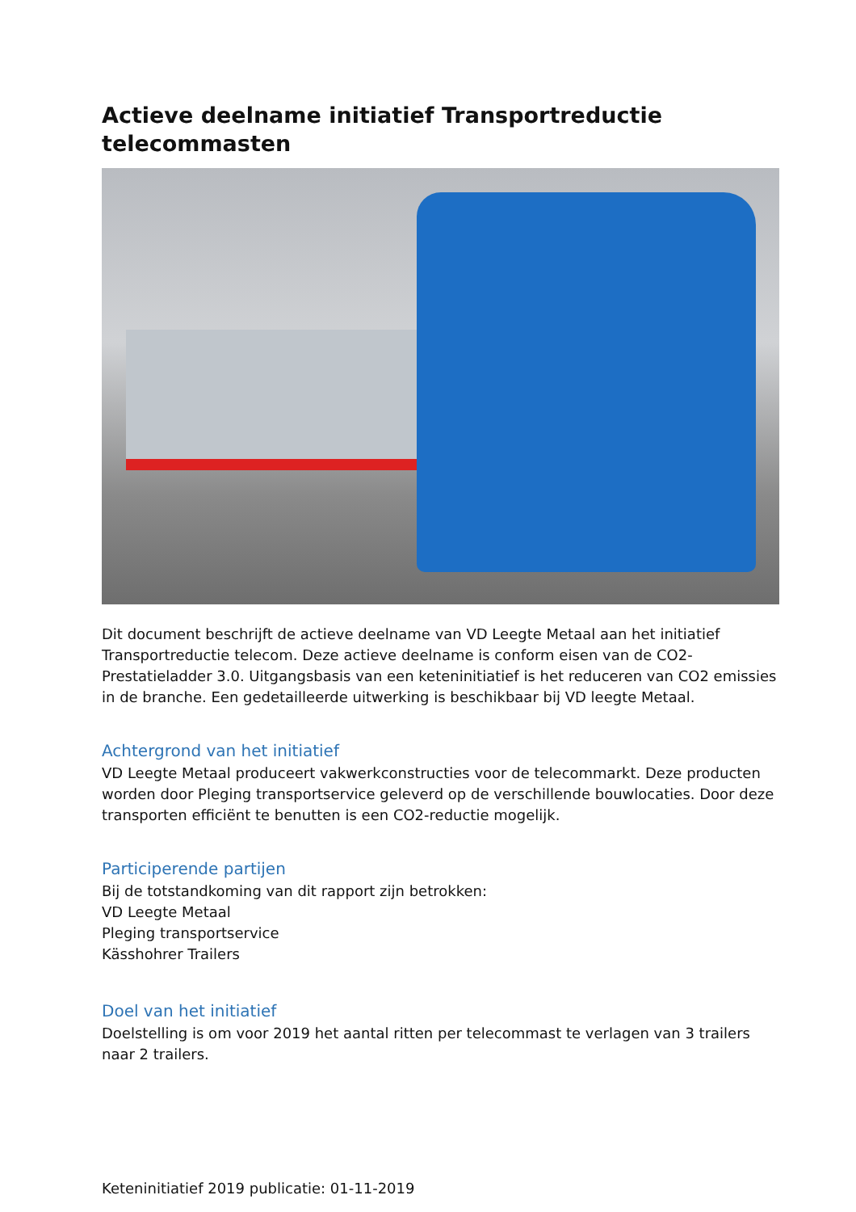Actieve deelname initiatief Transportreductie telecommasten
Dit document beschrijft de actieve deelname van VD Leegte Metaal aan het initiatief Transportreductie telecom. Deze actieve deelname is conform eisen van de CO2-Prestatieladder 3.0. Uitgangsbasis van een keteninitiatief is het reduceren van CO2 emissies in de branche. Een gedetailleerde uitwerking is beschikbaar bij VD leegte Metaal.
Achtergrond van het initiatief
VD Leegte Metaal produceert vakwerkconstructies voor de telecommarkt. Deze producten worden door Pleging transportservice geleverd op de verschillende bouwlocaties. Door deze transporten efficiënt te benutten is een CO2-reductie mogelijk.
Participerende partijen
Bij de totstandkoming van dit rapport zijn betrokken:
VD Leegte Metaal
Pleging transportservice
Kässhohrer Trailers
Doel van het initiatief
Doelstelling is om voor 2019 het aantal ritten per telecommast te verlagen van 3 trailers naar 2 trailers.
Keteninitiatief 2019 publicatie: 01-11-2019